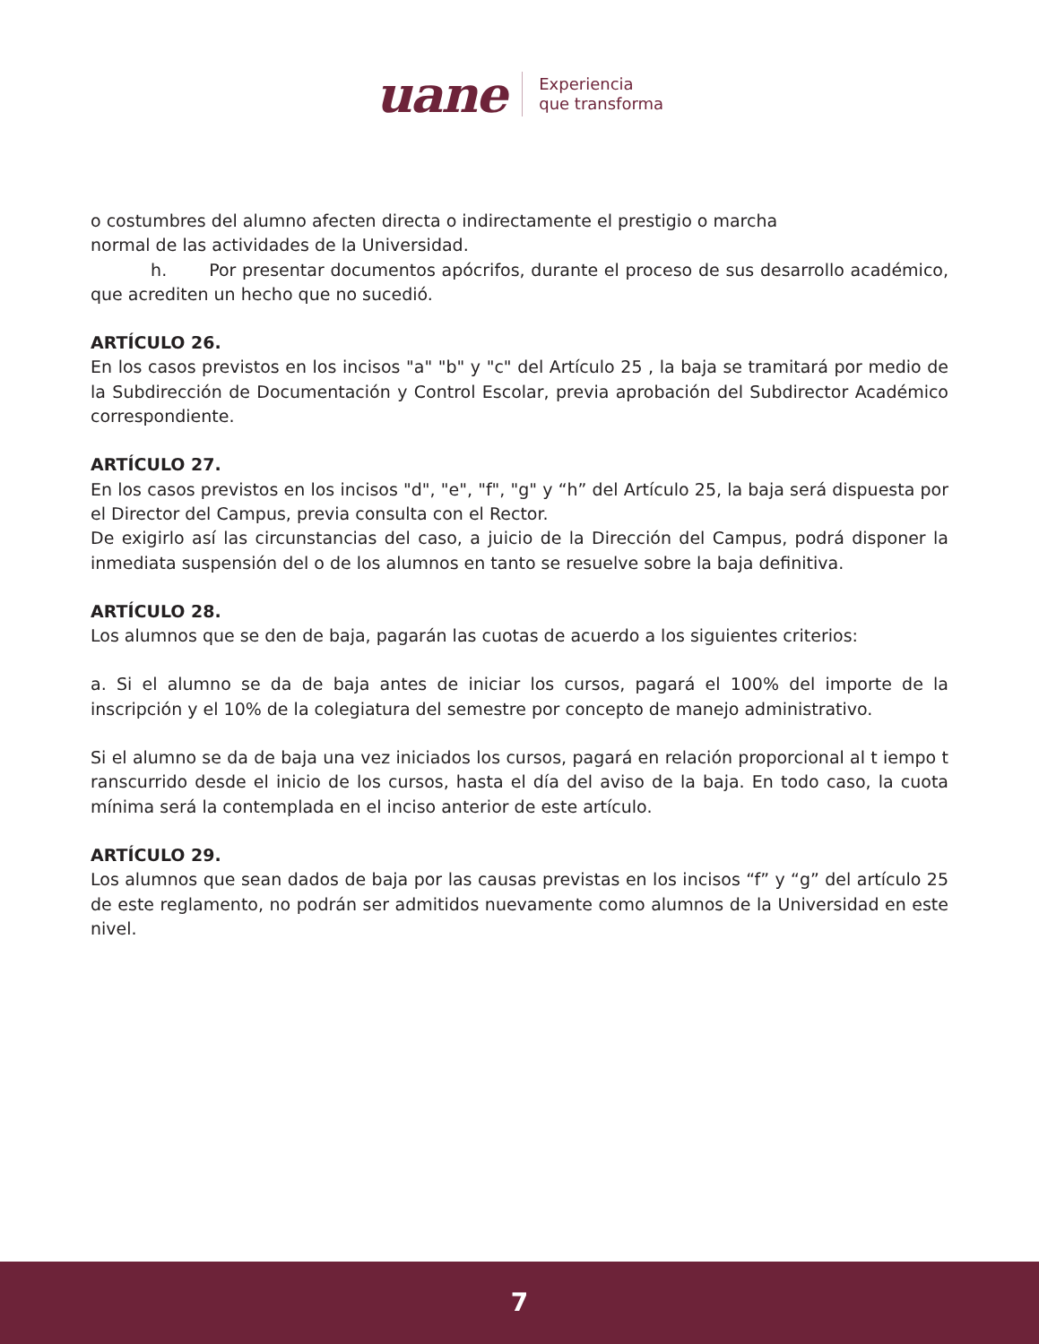uane
Experiencia
que transforma
o costumbres del alumno afecten directa o indirectamente el prestigio o marcha
normal de las actividades de la Universidad.
h. Por presentar documentos apócrifos, durante el proceso de sus desarrollo académico, que acrediten un hecho que no sucedió.
ARTÍCULO 26.
En los casos previstos en los incisos "a" "b" y "c" del Artículo 25 , la baja se tramitará por medio de la Subdirección de Documentación y Control Escolar, previa aprobación del Subdirector Académico correspondiente.
ARTÍCULO 27.
En los casos previstos en los incisos "d", "e", "f", "g" y “h” del Artículo 25, la baja será dispuesta por el Director del Campus, previa consulta con el Rector.
De exigirlo así las circunstancias del caso, a juicio de la Dirección del Campus, podrá disponer la inmediata suspensión del o de los alumnos en tanto se resuelve sobre la baja definitiva.
ARTÍCULO 28.
Los alumnos que se den de baja, pagarán las cuotas de acuerdo a los siguientes criterios:
a. Si el alumno se da de baja antes de iniciar los cursos, pagará el 100% del importe de la inscripción y el 10% de la colegiatura del semestre por concepto de manejo administrativo.
Si el alumno se da de baja una vez iniciados los cursos, pagará en relación proporcional al t iempo t ranscurrido desde el inicio de los cursos, hasta el día del aviso de la baja. En todo caso, la cuota mínima será la contemplada en el inciso anterior de este artículo.
ARTÍCULO 29.
Los alumnos que sean dados de baja por las causas previstas en los incisos “f” y “g” del artículo 25 de este reglamento, no podrán ser admitidos nuevamente como alumnos de la Universidad en este nivel.
7